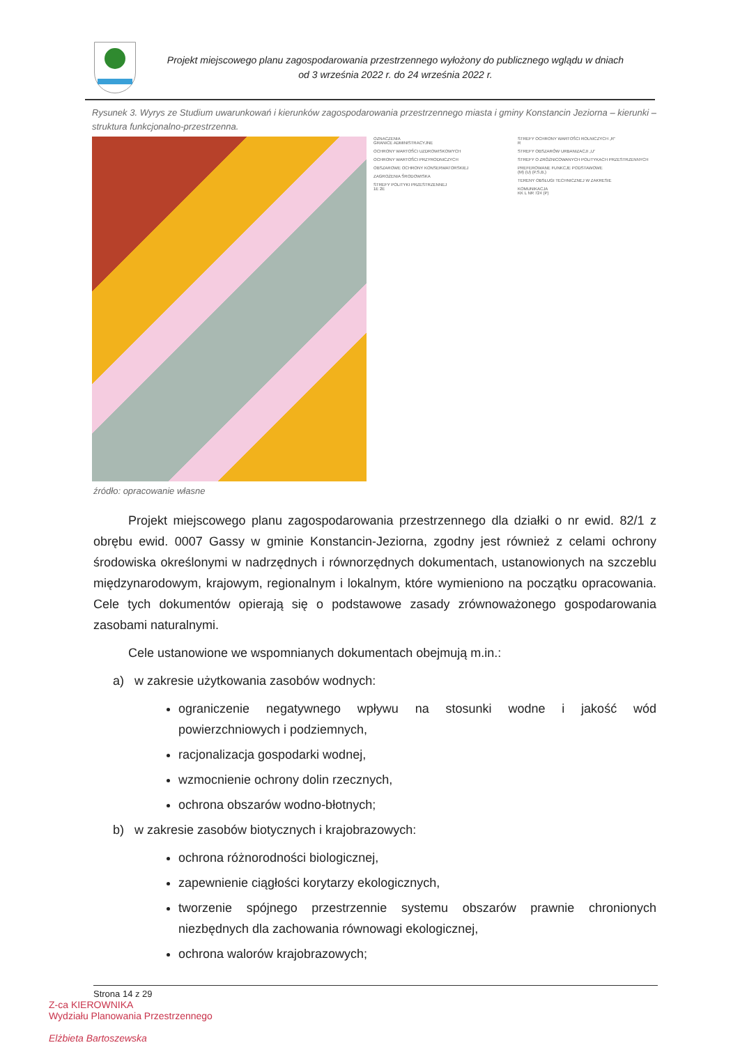Projekt miejscowego planu zagospodarowania przestrzennego wyłożony do publicznego wglądu w dniach
od 3 września 2022 r. do 24 września 2022 r.
Rysunek 3. Wyrys ze Studium uwarunkowań i kierunków zagospodarowania przestrzennego miasta i gminy Konstancin Jeziorna – kierunki – struktura funkcjonalno-przestrzenna.
OZNACZENIA
GRANICE ADMINISTRACYJNE
OCHRONY WARTOŚCI UZDROWISKOWYCH
OCHRONY WARTOŚCI PRZYRODNICZYCH
OBSZAROWE OCHRONY KONSERWATORSKIEJ
ZAGROŻENIA ŚRODOWISKA
STREFY POLITYKI PRZESTRZENNEJ
1E 2E
STREFY OCHRONY WARTOŚCI ROLNICZYCH „R”
R
STREFY OBSZARÓW URBANIZACJI „U”
STREFY O ZRÓŻNICOWANYCH POLITYKACH PRZESTRZENNYCH
PREFEROWANE FUNKCJE PODSTAWOWE
(M) (U) (P,S,B,)
TERENY OBSŁUGI TECHNICZNEJ W ZAKRESIE
KOMUNIKACJA
KK L NR 724 (P)
źródło: opracowanie własne
Projekt miejscowego planu zagospodarowania przestrzennego dla działki o nr ewid. 82/1 z obrębu ewid. 0007 Gassy w gminie Konstancin-Jeziorna, zgodny jest również z celami ochrony środowiska określonymi w nadrzędnych i równorzędnych dokumentach, ustanowionych na szczeblu międzynarodowym, krajowym, regionalnym i lokalnym, które wymieniono na początku opracowania. Cele tych dokumentów opierają się o podstawowe zasady zrównoważonego gospodarowania zasobami naturalnymi.
Cele ustanowione we wspomnianych dokumentach obejmują m.in.:
a) w zakresie użytkowania zasobów wodnych:
ograniczenie negatywnego wpływu na stosunki wodne i jakość wód powierzchniowych i podziemnych,
racjonalizacja gospodarki wodnej,
wzmocnienie ochrony dolin rzecznych,
ochrona obszarów wodno-błotnych;
b) w zakresie zasobów biotycznych i krajobrazowych:
ochrona różnorodności biologicznej,
zapewnienie ciągłości korytarzy ekologicznych,
tworzenie spójnego przestrzennie systemu obszarów prawnie chronionych niezbędnych dla zachowania równowagi ekologicznej,
ochrona walorów krajobrazowych;
Strona 14 z 29
Z-ca KIEROWNIKA
Wydziału Planowania Przestrzennego
Elżbieta Bartoszewska